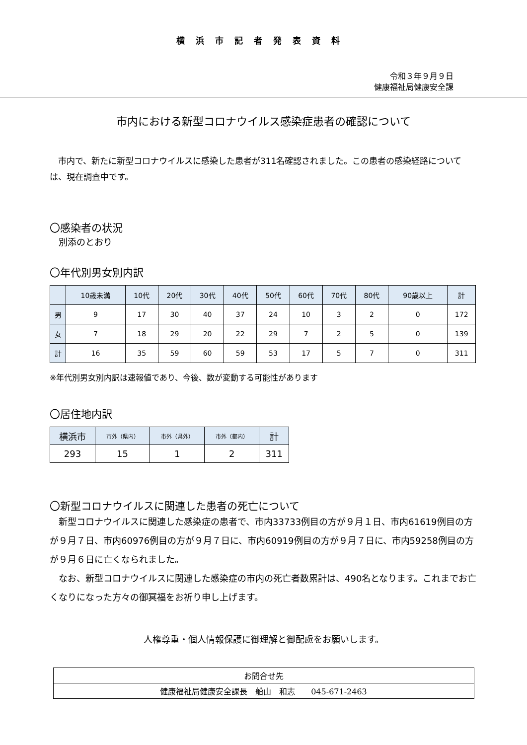横浜市記者発表資料
令和３年９月９日
健康福祉局健康安全課
市内における新型コロナウイルス感染症患者の確認について
　市内で、新たに新型コロナウイルスに感染した患者が311名確認されました。この患者の感染経路については、現在調査中です。
〇感染者の状況
　別添のとおり
〇年代別男女別内訳
| | 10歳未満 | 10代 | 20代 | 30代 | 40代 | 50代 | 60代 | 70代 | 80代 | 90歳以上 | 計 |
| --- | --- | --- | --- | --- | --- | --- | --- | --- | --- | --- | --- |
| 男 | 9 | 17 | 30 | 40 | 37 | 24 | 10 | 3 | 2 | 0 | 172 |
| 女 | 7 | 18 | 29 | 20 | 22 | 29 | 7 | 2 | 5 | 0 | 139 |
| 計 | 16 | 35 | 59 | 60 | 59 | 53 | 17 | 5 | 7 | 0 | 311 |
※年代別男女別内訳は速報値であり、今後、数が変動する可能性があります
〇居住地内訳
| 横浜市 | 市外（県内） | 市外（県外） | 市外（都内） | 計 |
| --- | --- | --- | --- | --- |
| 293 | 15 | 1 | 2 | 311 |
〇新型コロナウイルスに関連した患者の死亡について
　新型コロナウイルスに関連した感染症の患者で、市内33733例目の方が９月１日、市内61619例目の方が９月７日、市内60976例目の方が９月７日に、市内60919例目の方が９月７日に、市内59258例目の方が９月６日に亡くなられました。
　なお、新型コロナウイルスに関連した感染症の市内の死亡者数累計は、490名となります。これまでお亡くなりになった方々の御冥福をお祈り申し上げます。
人権尊重・個人情報保護に御理解と御配慮をお願いします。
| お問合せ先 |
| 健康福祉局健康安全課長 船山 和志 045-671-2463 |